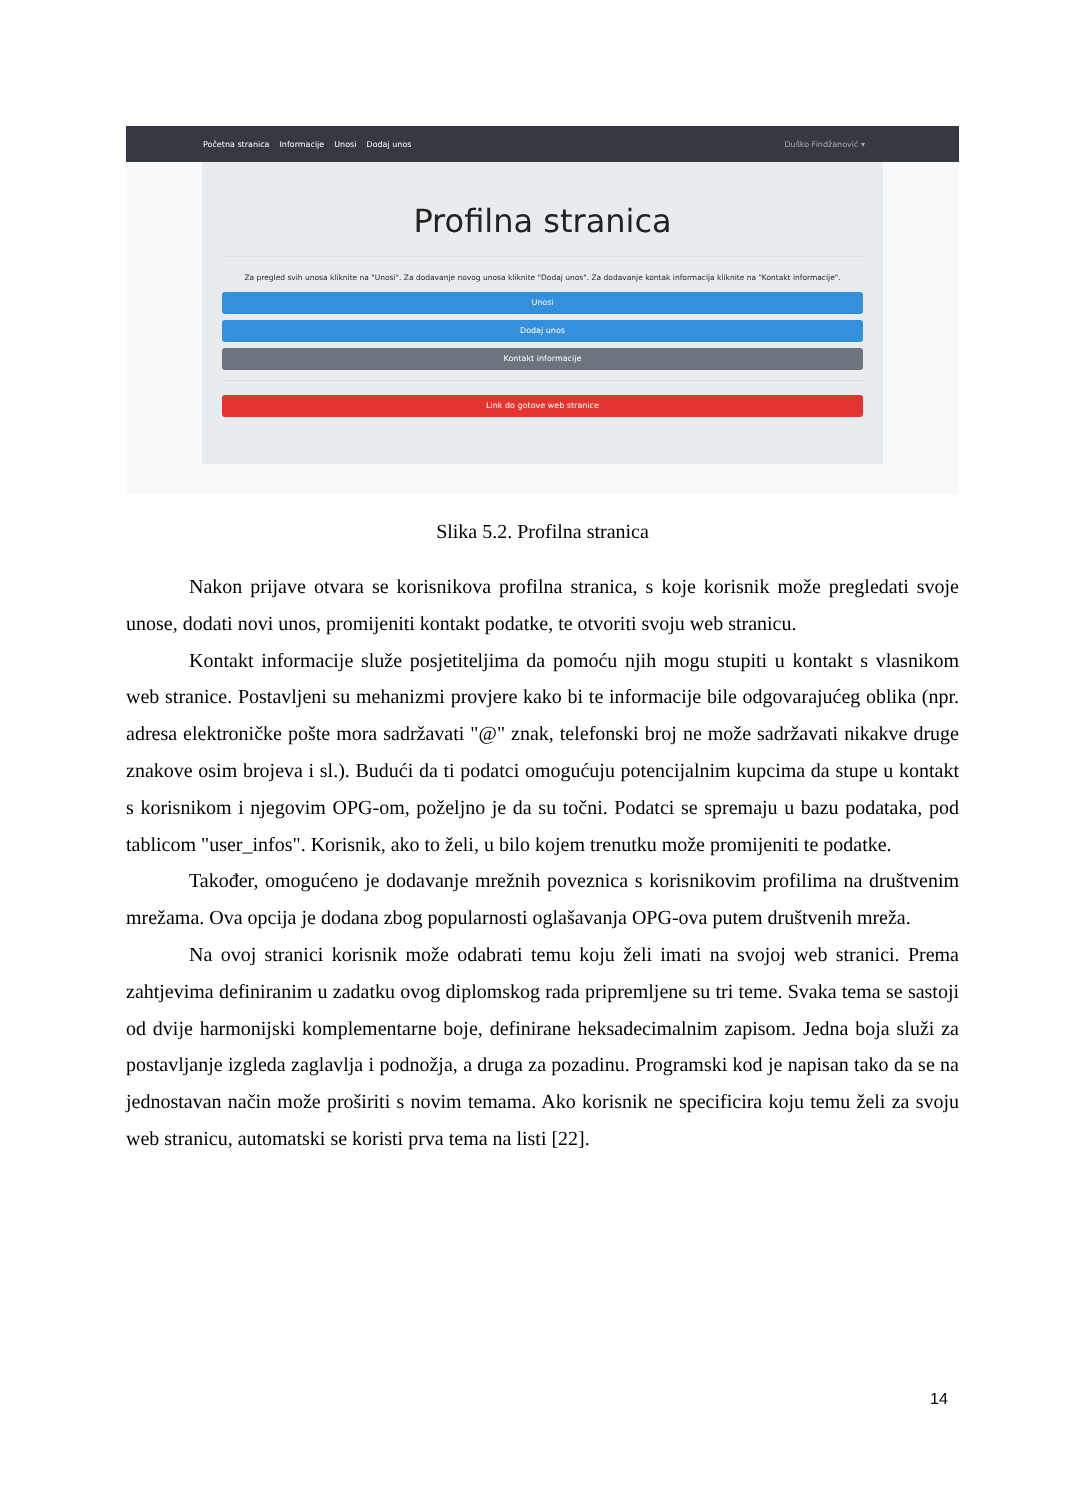Početna stranica Informacije Unosi Dodaj unos Duško Findžanović ▾
Profilna stranica
Za pregled svih unosa kliknite na "Unosi". Za dodavanje novog unosa kliknite "Dodaj unos". Za dodavanje kontak informacija kliknite na "Kontakt informacije".
Unosi
Dodaj unos
Kontakt informacije
Link do gotove web stranice
Slika 5.2. Profilna stranica
Nakon prijave otvara se korisnikova profilna stranica, s koje korisnik može pregledati svoje unose, dodati novi unos, promijeniti kontakt podatke, te otvoriti svoju web stranicu.
Kontakt informacije služe posjetiteljima da pomoću njih mogu stupiti u kontakt s vlasnikom web stranice. Postavljeni su mehanizmi provjere kako bi te informacije bile odgovarajućeg oblika (npr. adresa elektroničke pošte mora sadržavati "@" znak, telefonski broj ne može sadržavati nikakve druge znakove osim brojeva i sl.). Budući da ti podatci omogućuju potencijalnim kupcima da stupe u kontakt s korisnikom i njegovim OPG-om, poželjno je da su točni. Podatci se spremaju u bazu podataka, pod tablicom "user_infos". Korisnik, ako to želi, u bilo kojem trenutku može promijeniti te podatke.
Također, omogućeno je dodavanje mrežnih poveznica s korisnikovim profilima na društvenim mrežama. Ova opcija je dodana zbog popularnosti oglašavanja OPG-ova putem društvenih mreža.
Na ovoj stranici korisnik može odabrati temu koju želi imati na svojoj web stranici. Prema zahtjevima definiranim u zadatku ovog diplomskog rada pripremljene su tri teme. Svaka tema se sastoji od dvije harmonijski komplementarne boje, definirane heksadecimalnim zapisom. Jedna boja služi za postavljanje izgleda zaglavlja i podnožja, a druga za pozadinu. Programski kod je napisan tako da se na jednostavan način može proširiti s novim temama. Ako korisnik ne specificira koju temu želi za svoju web stranicu, automatski se koristi prva tema na listi [22].
14